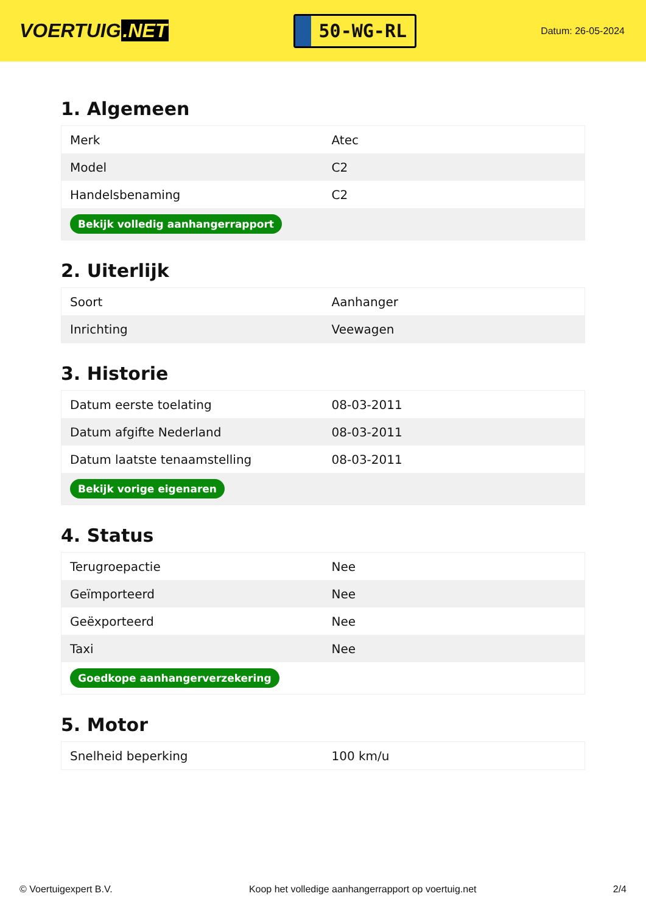VOERTUIG.NET
50-WG-RL
Datum: 26-05-2024
1. Algemeen
| Merk | Atec |
| Model | C2 |
| Handelsbenaming | C2 |
| Bekijk volledig aanhangerrapport | |
2. Uiterlijk
| Soort | Aanhanger |
| Inrichting | Veewagen |
3. Historie
| Datum eerste toelating | 08-03-2011 |
| Datum afgifte Nederland | 08-03-2011 |
| Datum laatste tenaamstelling | 08-03-2011 |
| Bekijk vorige eigenaren | |
4. Status
| Terugroepactie | Nee |
| Geïmporteerd | Nee |
| Geëxporteerd | Nee |
| Taxi | Nee |
| Goedkope aanhangerverzekering | |
5. Motor
| Snelheid beperking | 100 km/u |
© Voertuigexpert B.V. Koop het volledige aanhangerrapport op voertuig.net 2/4